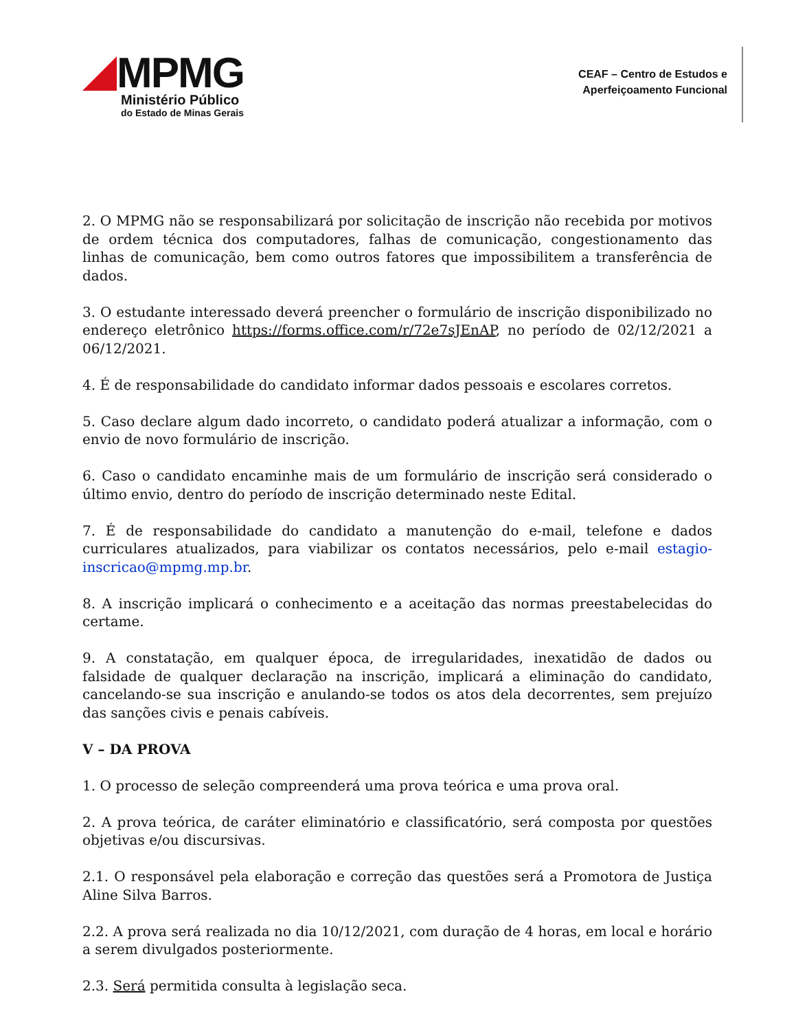MPMG
Ministério Público
do Estado de Minas Gerais
CEAF – Centro de Estudos e
Aperfeiçoamento Funcional
2. O MPMG não se responsabilizará por solicitação de inscrição não recebida por motivos de ordem técnica dos computadores, falhas de comunicação, congestionamento das linhas de comunicação, bem como outros fatores que impossibilitem a transferência de dados.
3. O estudante interessado deverá preencher o formulário de inscrição disponibilizado no endereço eletrônico https://forms.office.com/r/72e7sJEnAP, no período de 02/12/2021 a 06/12/2021.
4. É de responsabilidade do candidato informar dados pessoais e escolares corretos.
5. Caso declare algum dado incorreto, o candidato poderá atualizar a informação, com o envio de novo formulário de inscrição.
6. Caso o candidato encaminhe mais de um formulário de inscrição será considerado o último envio, dentro do período de inscrição determinado neste Edital.
7. É de responsabilidade do candidato a manutenção do e-mail, telefone e dados curriculares atualizados, para viabilizar os contatos necessários, pelo e-mail estagio-inscricao@mpmg.mp.br.
8. A inscrição implicará o conhecimento e a aceitação das normas preestabelecidas do certame.
9. A constatação, em qualquer época, de irregularidades, inexatidão de dados ou falsidade de qualquer declaração na inscrição, implicará a eliminação do candidato, cancelando-se sua inscrição e anulando-se todos os atos dela decorrentes, sem prejuízo das sanções civis e penais cabíveis.
V – DA PROVA
1. O processo de seleção compreenderá uma prova teórica e uma prova oral.
2. A prova teórica, de caráter eliminatório e classificatório, será composta por questões objetivas e/ou discursivas.
2.1. O responsável pela elaboração e correção das questões será a Promotora de Justiça Aline Silva Barros.
2.2. A prova será realizada no dia 10/12/2021, com duração de 4 horas, em local e horário a serem divulgados posteriormente.
2.3. Será permitida consulta à legislação seca.